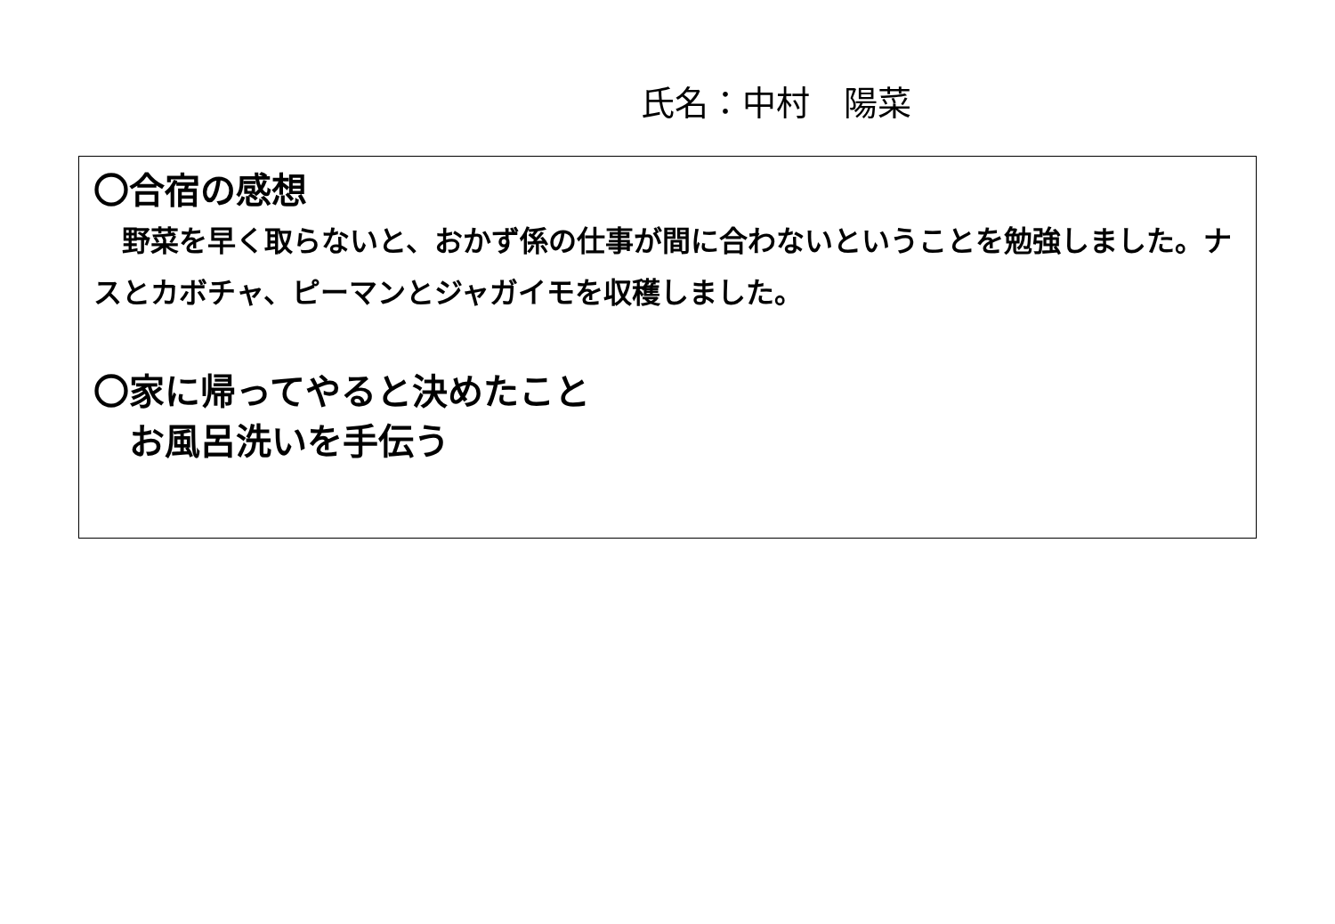氏名：中村　陽菜
〇合宿の感想
　野菜を早く取らないと、おかず係の仕事が間に合わないということを勉強しました。ナスとカボチャ、ピーマンとジャガイモを収穫しました。
〇家に帰ってやると決めたこと
　お風呂洗いを手伝う